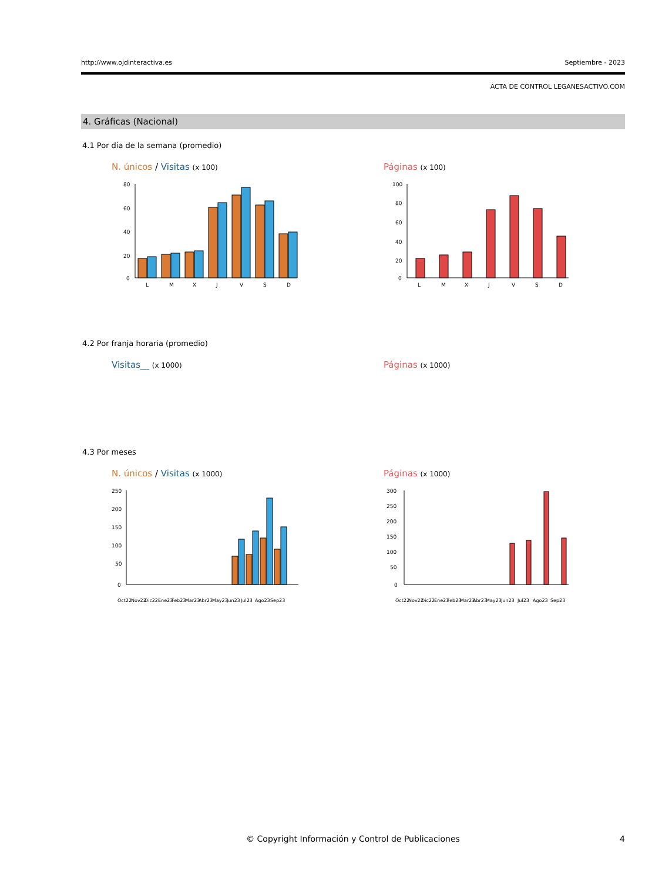http://www.ojdinteractiva.es Septiembre - 2023
ACTA DE CONTROL LEGANESACTIVO.COM
4. Gráficas (Nacional)
4.1 Por día de la semana (promedio)
N. únicos / Visitas (x 100)
80
60
40
20
0
L
M
X
J
V
S
D
Páginas (x 100)
100
80
60
40
20
0
L
M
X
J
V
S
D
4.2 Por franja horaria (promedio)
Visitas__ (x 1000)
Páginas (x 1000)
4.3 Por meses
N. únicos / Visitas (x 1000)
250
200
150
100
50
0
Oct22 Nov22 Dic22 Ene23 Feb23 Mar23 Abr23 May23 Jun23 Jul23 Ago23 Sep23
Páginas (x 1000)
300
250
200
150
100
50
0
Oct22 Nov22 Dic22 Ene23 Feb23 Mar23 Abr23 May23 Jun23 Jul23 Ago23 Sep23
© Copyright Información y Control de Publicaciones 4